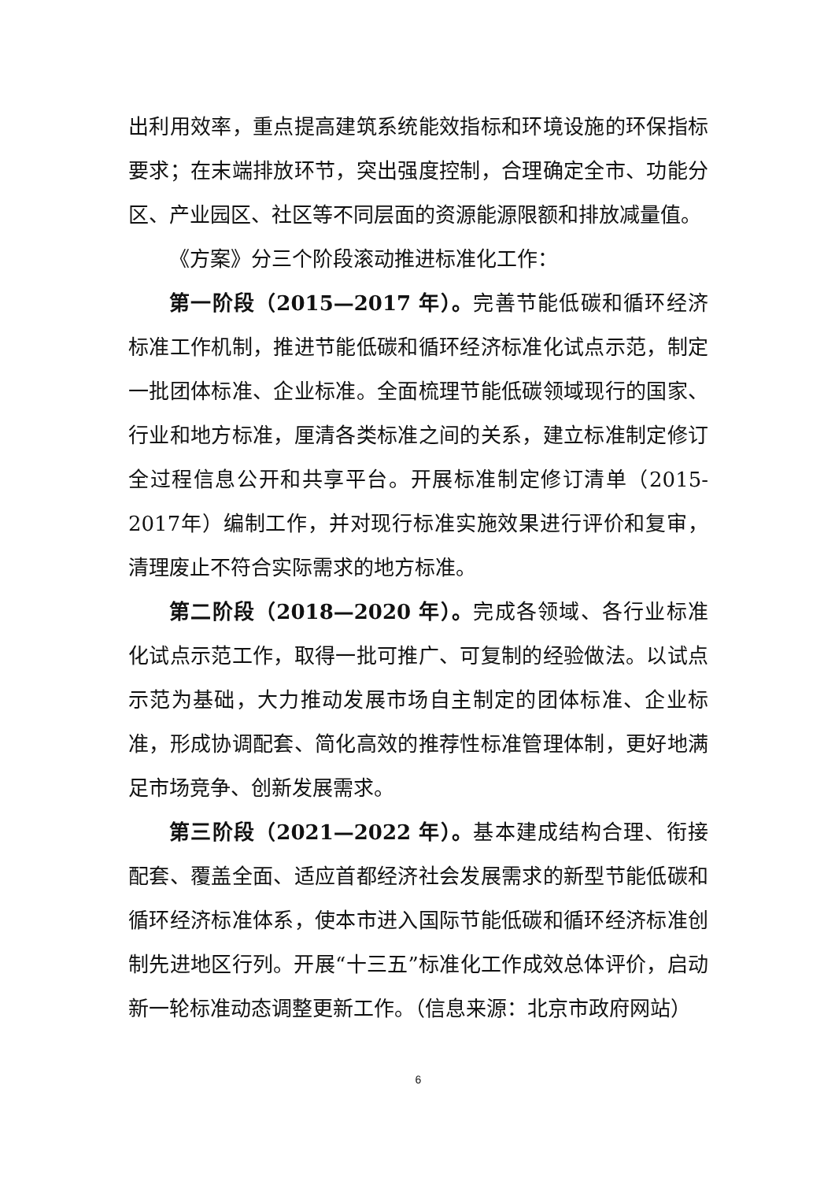出利用效率，重点提高建筑系统能效指标和环境设施的环保指标要求；在末端排放环节，突出强度控制，合理确定全市、功能分区、产业园区、社区等不同层面的资源能源限额和排放减量值。
《方案》分三个阶段滚动推进标准化工作：
第一阶段（2015—2017 年）。完善节能低碳和循环经济标准工作机制，推进节能低碳和循环经济标准化试点示范，制定一批团体标准、企业标准。全面梳理节能低碳领域现行的国家、行业和地方标准，厘清各类标准之间的关系，建立标准制定修订全过程信息公开和共享平台。开展标准制定修订清单（2015-2017年）编制工作，并对现行标准实施效果进行评价和复审，清理废止不符合实际需求的地方标准。
第二阶段（2018—2020 年）。完成各领域、各行业标准化试点示范工作，取得一批可推广、可复制的经验做法。以试点示范为基础，大力推动发展市场自主制定的团体标准、企业标准，形成协调配套、简化高效的推荐性标准管理体制，更好地满足市场竞争、创新发展需求。
第三阶段（2021—2022 年）。基本建成结构合理、衔接配套、覆盖全面、适应首都经济社会发展需求的新型节能低碳和循环经济标准体系，使本市进入国际节能低碳和循环经济标准创制先进地区行列。开展“十三五”标准化工作成效总体评价，启动新一轮标准动态调整更新工作。（信息来源：北京市政府网站）
6